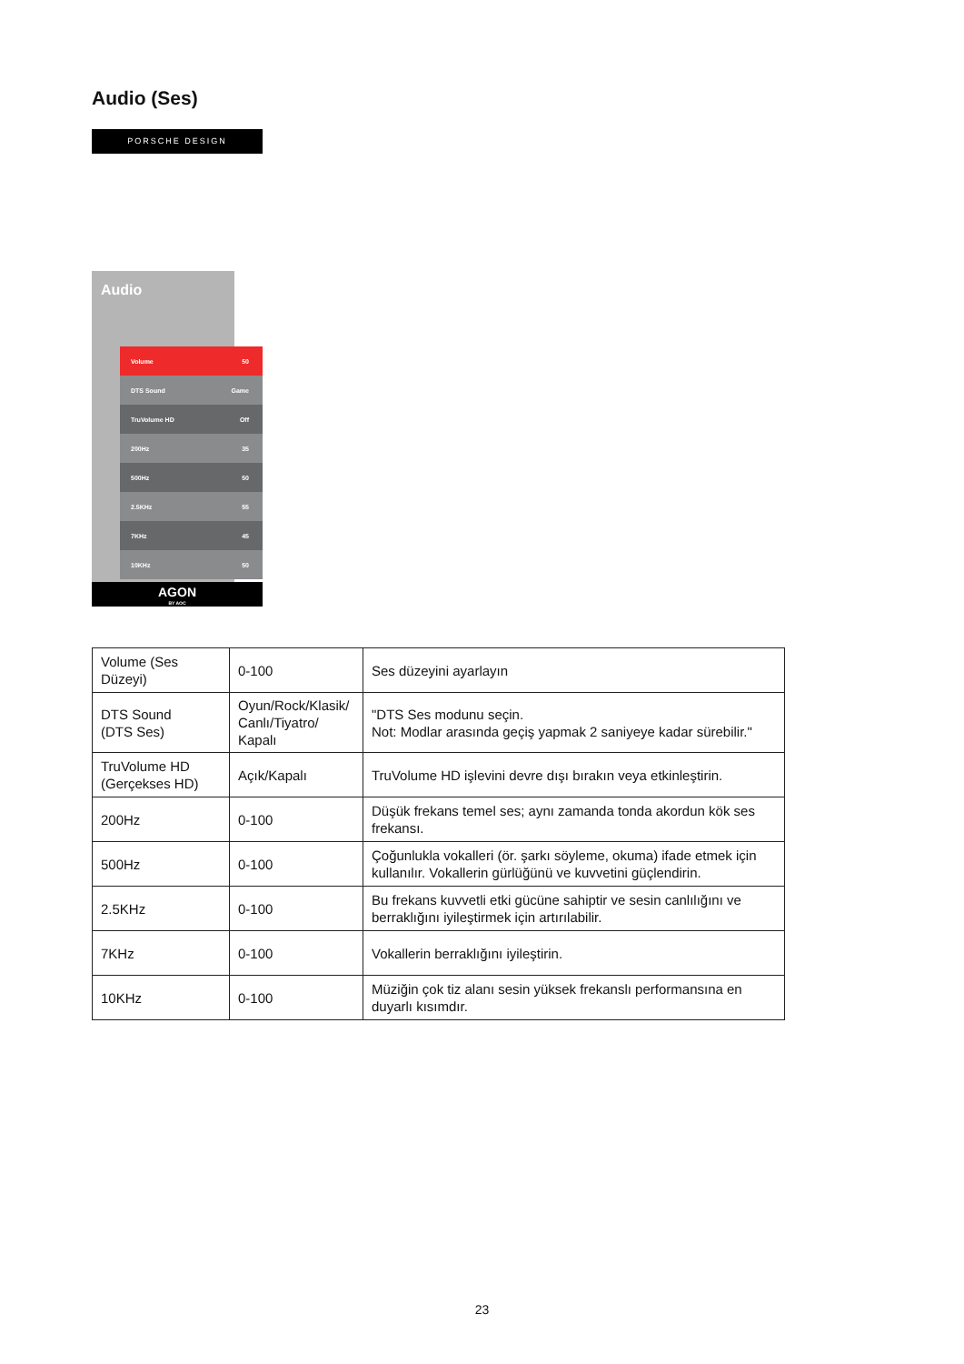Audio (Ses)
PORSCHE DESIGN
Audio
Volume 50
DTS Sound Game
TruVolume HD Off
200Hz 35
500Hz 50
2.5KHz 55
7KHz 45
10KHz 50
AGON
BY AOC
| Volume (Ses Düzeyi) | 0-100 | Ses düzeyini ayarlayın |
| DTS Sound (DTS Ses) | Oyun/Rock/Klasik/ Canlı/Tiyatro/ Kapalı | "DTS Ses modunu seçin. Not: Modlar arasında geçiş yapmak 2 saniyeye kadar sürebilir." |
| TruVolume HD (Gerçekses HD) | Açık/Kapalı | TruVolume HD işlevini devre dışı bırakın veya etkinleştirin. |
| 200Hz | 0-100 | Düşük frekans temel ses; aynı zamanda tonda akordun kök ses frekansı. |
| 500Hz | 0-100 | Çoğunlukla vokalleri (ör. şarkı söyleme, okuma) ifade etmek için kullanılır. Vokallerin gürlüğünü ve kuvvetini güçlendirin. |
| 2.5KHz | 0-100 | Bu frekans kuvvetli etki gücüne sahiptir ve sesin canlılığını ve berraklığını iyileştirmek için artırılabilir. |
| 7KHz | 0-100 | Vokallerin berraklığını iyileştirin. |
| 10KHz | 0-100 | Müziğin çok tiz alanı sesin yüksek frekanslı performansına en duyarlı kısımdır. |
23